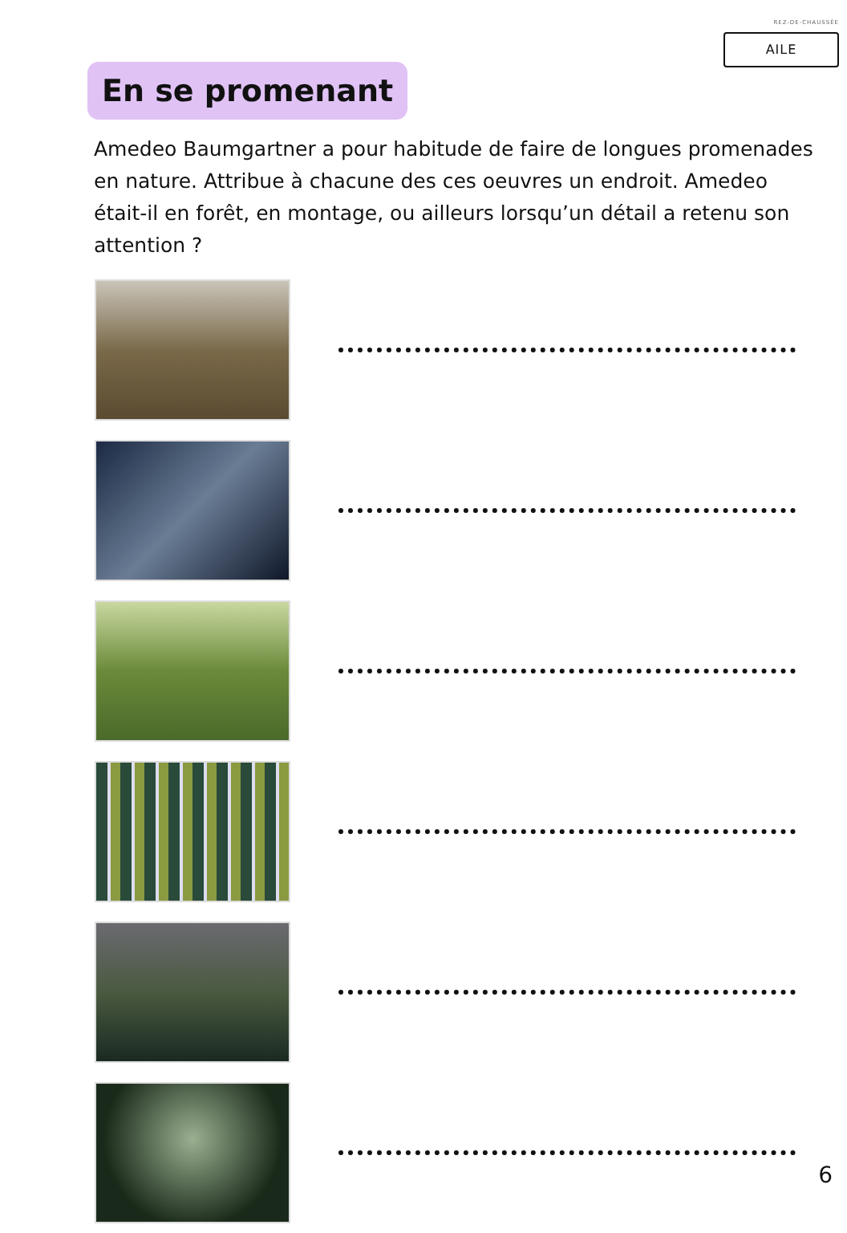REZ-DE-CHAUSSÉE
AILE
En se promenant
Amedeo Baumgartner a pour habitude de faire de longues promenades en nature. Attribue à chacune des ces oeuvres un endroit. Amedeo était-il en forêt, en montage, ou ailleurs lorsqu’un détail a retenu son attention ?
6